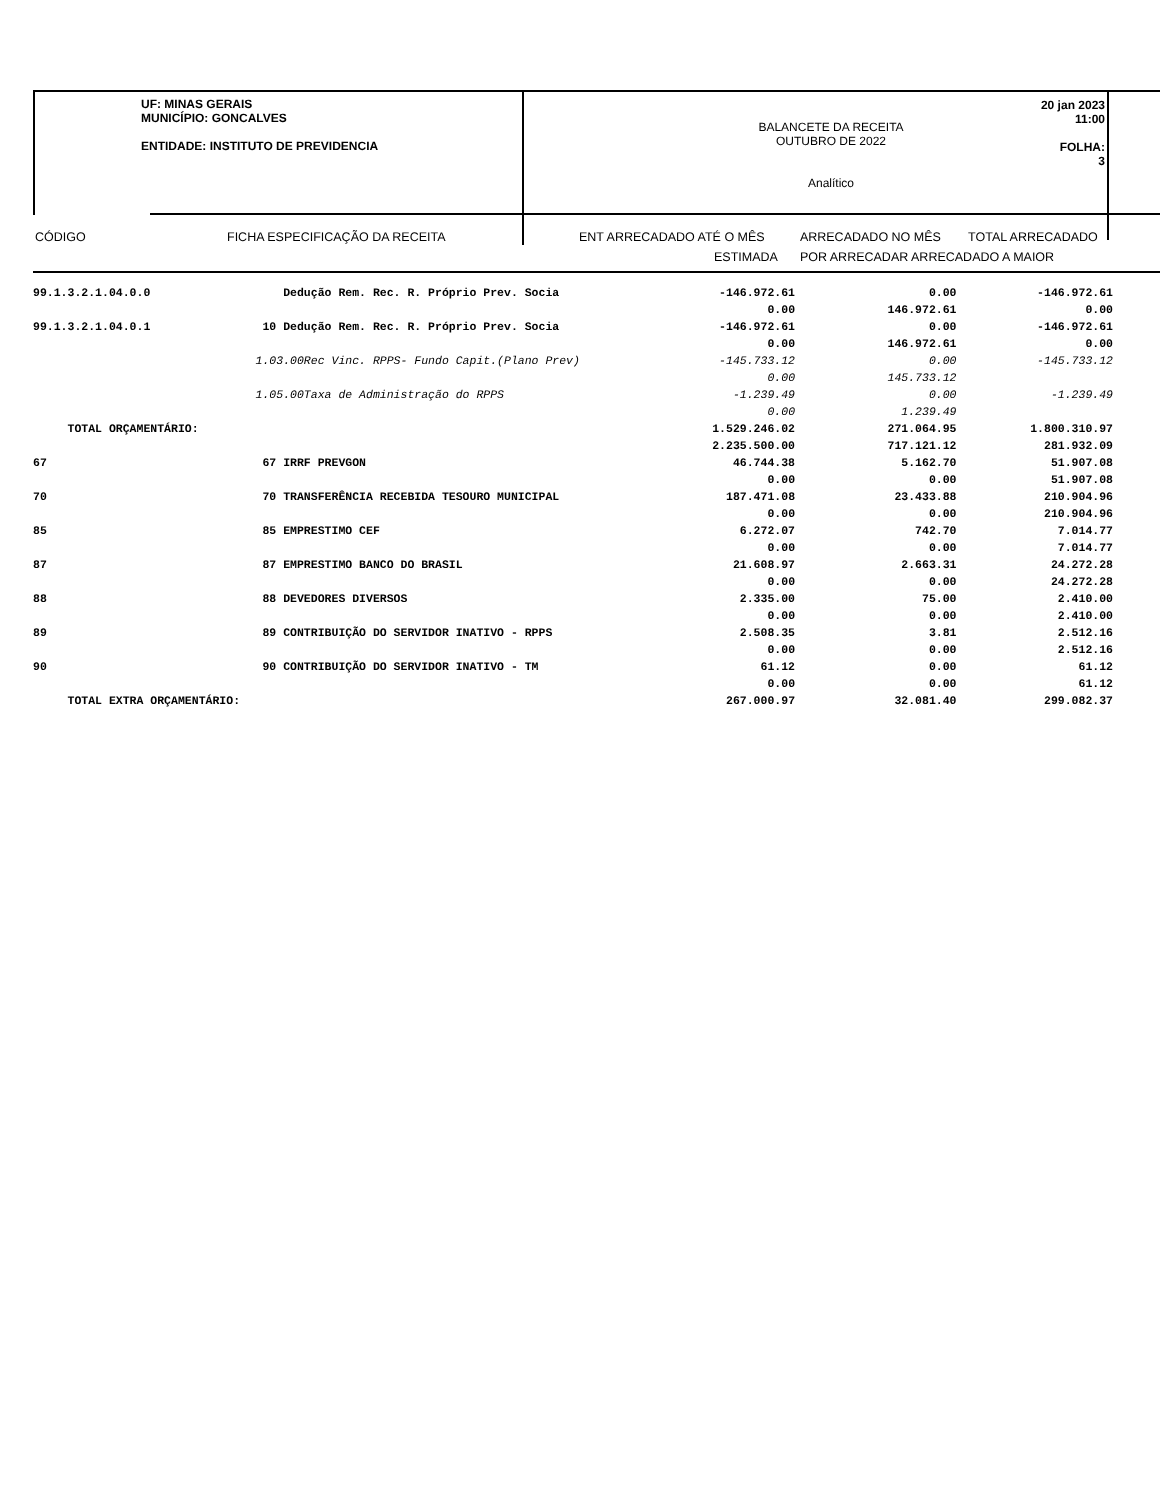UF: MINAS GERAIS
MUNICÍPIO: GONCALVES
ENTIDADE: INSTITUTO DE PREVIDENCIA
BALANCETE DA RECEITA
OUTUBRO DE 2022
Analítico
20 jan 2023 11:00
FOLHA: 3
| CÓDIGO | FICHA ESPECIFICAÇÃO DA RECEITA | ENT ARRECADADO ATÉ O MÊS | ARRECADADO NO MÊS | TOTAL ARRECADADO |
| | | ESTIMADA | POR ARRECADAR ARRECADADO A MAIOR | |
| 99.1.3.2.1.04.0.0 | Dedução Rem. Rec. R. Próprio Prev. Socia | -146.972.61 | 0.00 | -146.972.61 |
| | | 0.00 | 146.972.61 | 0.00 |
| 99.1.3.2.1.04.0.1 | 10 Dedução Rem. Rec. R. Próprio Prev. Socia | -146.972.61 | 0.00 | -146.972.61 |
| | | 0.00 | 146.972.61 | 0.00 |
| | 1.03.00Rec Vinc. RPPS- Fundo Capit.(Plano Prev) | -145.733.12 | 0.00 | -145.733.12 |
| | | 0.00 | 145.733.12 | |
| | 1.05.00Taxa de Administração do RPPS | -1.239.49 | 0.00 | -1.239.49 |
| | | 0.00 | 1.239.49 | |
| TOTAL ORÇAMENTÁRIO: | | 1.529.246.02 | 271.064.95 | 1.800.310.97 |
| | | 2.235.500.00 | 717.121.12 | 281.932.09 |
| 67 | 67 IRRF PREVGON | 46.744.38 | 5.162.70 | 51.907.08 |
| | | 0.00 | 0.00 | 51.907.08 |
| 70 | 70 TRANSFERÊNCIA RECEBIDA TESOURO MUNICIPAL | 187.471.08 | 23.433.88 | 210.904.96 |
| | | 0.00 | 0.00 | 210.904.96 |
| 85 | 85 EMPRESTIMO CEF | 6.272.07 | 742.70 | 7.014.77 |
| | | 0.00 | 0.00 | 7.014.77 |
| 87 | 87 EMPRESTIMO BANCO DO BRASIL | 21.608.97 | 2.663.31 | 24.272.28 |
| | | 0.00 | 0.00 | 24.272.28 |
| 88 | 88 DEVEDORES DIVERSOS | 2.335.00 | 75.00 | 2.410.00 |
| | | 0.00 | 0.00 | 2.410.00 |
| 89 | 89 CONTRIBUIÇÃO DO SERVIDOR INATIVO - RPPS | 2.508.35 | 3.81 | 2.512.16 |
| | | 0.00 | 0.00 | 2.512.16 |
| 90 | 90 CONTRIBUIÇÃO DO SERVIDOR INATIVO - TM | 61.12 | 0.00 | 61.12 |
| | | 0.00 | 0.00 | 61.12 |
| TOTAL EXTRA ORÇAMENTÁRIO: | | 267.000.97 | 32.081.40 | 299.082.37 |